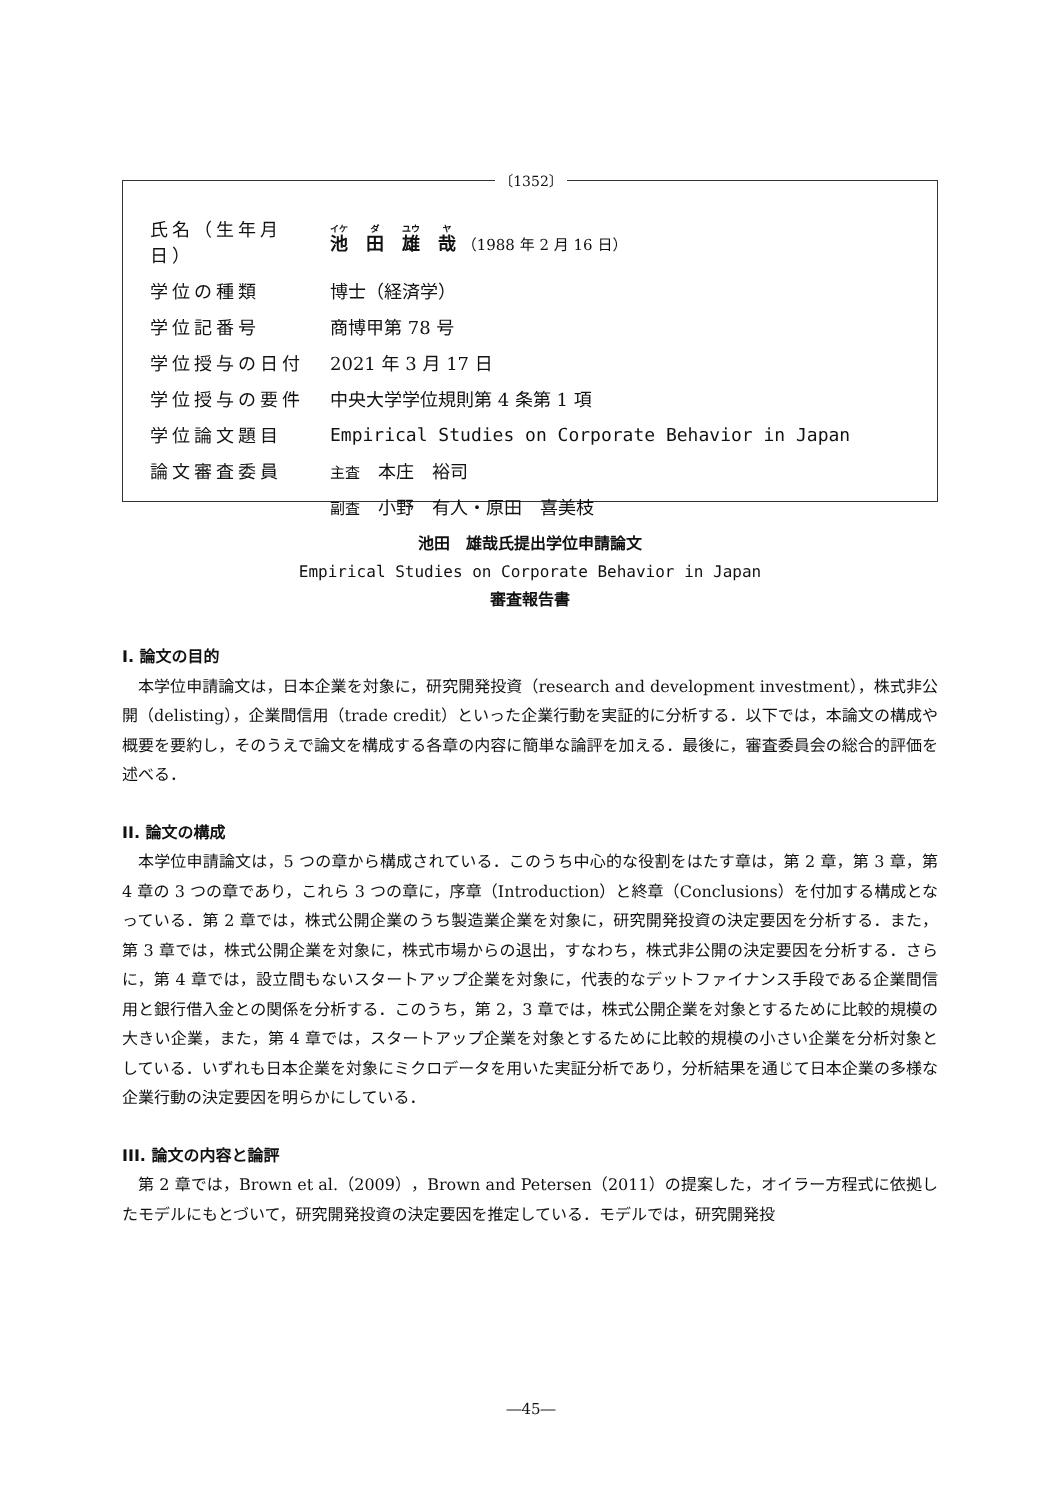〔1352〕
| 氏名（生年月日） | 池 田 雄 哉 （1988 年 2 月 16 日） |
| 学位の種類 | 博士（経済学） |
| 学位記番号 | 商博甲第 78 号 |
| 学位授与の日付 | 2021 年 3 月 17 日 |
| 学位授与の要件 | 中央大学学位規則第 4 条第 1 項 |
| 学位論文題目 | Empirical Studies on Corporate Behavior in Japan |
| 論文審査委員 | 主査 本庄 裕司 |
| | 副査 小野 有人・原田 喜美枝 |
池田　雄哉氏提出学位申請論文
Empirical Studies on Corporate Behavior in Japan
審査報告書
I. 論文の目的
本学位申請論文は，日本企業を対象に，研究開発投資（research and development investment），株式非公開（delisting），企業間信用（trade credit）といった企業行動を実証的に分析する．以下では，本論文の構成や概要を要約し，そのうえで論文を構成する各章の内容に簡単な論評を加える．最後に，審査委員会の総合的評価を述べる．
II. 論文の構成
本学位申請論文は，5 つの章から構成されている．このうち中心的な役割をはたす章は，第 2 章，第 3 章，第 4 章の 3 つの章であり，これら 3 つの章に，序章（Introduction）と終章（Conclusions）を付加する構成となっている．第 2 章では，株式公開企業のうち製造業企業を対象に，研究開発投資の決定要因を分析する．また，第 3 章では，株式公開企業を対象に，株式市場からの退出，すなわち，株式非公開の決定要因を分析する．さらに，第 4 章では，設立間もないスタートアップ企業を対象に，代表的なデットファイナンス手段である企業間信用と銀行借入金との関係を分析する．このうち，第 2，3 章では，株式公開企業を対象とするために比較的規模の大きい企業，また，第 4 章では，スタートアップ企業を対象とするために比較的規模の小さい企業を分析対象としている．いずれも日本企業を対象にミクロデータを用いた実証分析であり，分析結果を通じて日本企業の多様な企業行動の決定要因を明らかにしている．
III. 論文の内容と論評
第 2 章では，Brown et al.（2009），Brown and Petersen（2011）の提案した，オイラー方程式に依拠したモデルにもとづいて，研究開発投資の決定要因を推定している．モデルでは，研究開発投
―45―